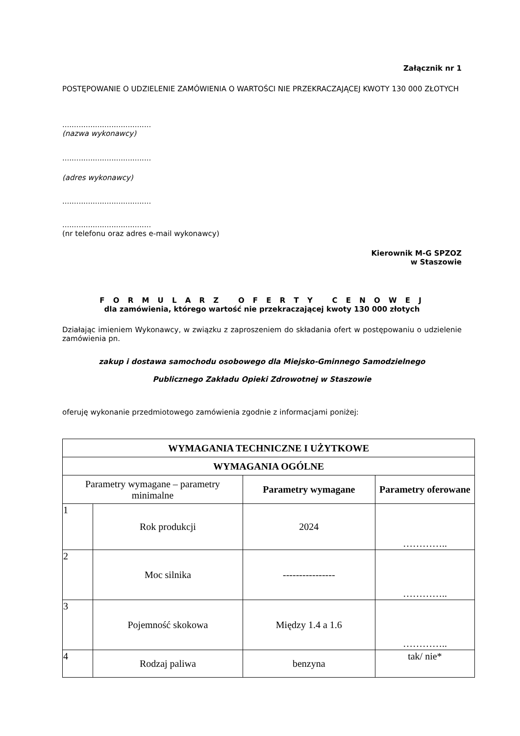Załącznik nr 1
POSTĘPOWANIE O UDZIELENIE ZAMÓWIENIA O WARTOŚCI NIE PRZEKRACZAJĄCEJ KWOTY 130 000 ZŁOTYCH
......................................
(nazwa wykonawcy)
......................................
(adres wykonawcy)
......................................
......................................
(nr telefonu oraz adres e-mail wykonawcy)
Kierownik M-G SPZOZ
w Staszowie
F O R M U L A R Z O F E R T Y C E N O W E J
dla zamówienia, którego wartość nie przekraczającej kwoty 130 000 złotych
Działając imieniem Wykonawcy, w związku z zaproszeniem do składania ofert w postępowaniu o udzielenie zamówienia pn.
zakup i dostawa samochodu osobowego dla Miejsko-Gminnego Samodzielnego
Publicznego Zakładu Opieki Zdrowotnej w Staszowie
oferuję wykonanie przedmiotowego zamówienia zgodnie z informacjami poniżej:
| WYMAGANIA TECHNICZNE I UŻYTKOWE | | | |
| --- | --- | --- | --- |
| WYMAGANIA OGÓLNE | | | |
| Parametry wymagane – parametry minimalne | | Parametry wymagane | Parametry oferowane |
| 1 | Rok produkcji | 2024 | ………….. |
| 2 | Moc silnika | ---------------- | ………….. |
| 3 | Pojemność skokowa | Między 1.4 a 1.6 | ………….. |
| 4 | Rodzaj paliwa | benzyna | tak/ nie* |